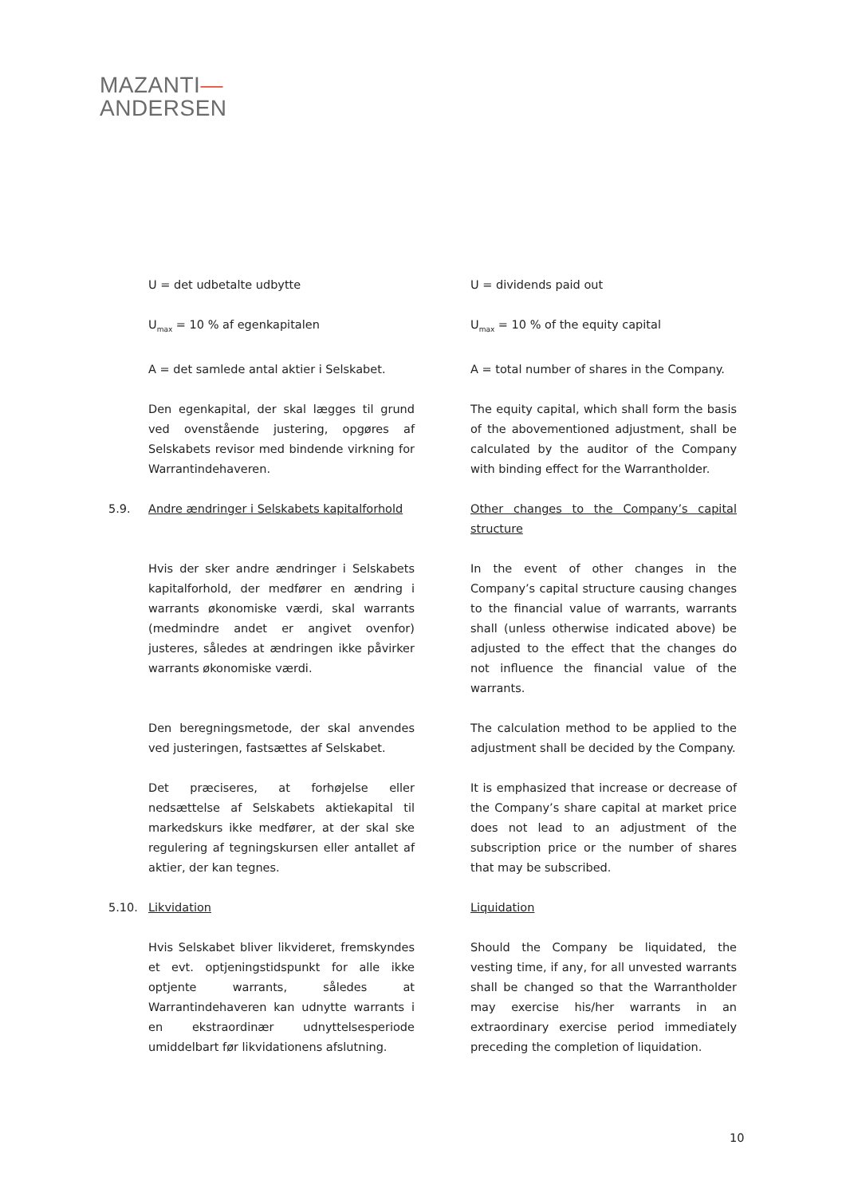MAZANTI—
ANDERSEN
U = det udbetalte udbytte U = dividends paid out
U<sub>max</sub> = 10 % af egenkapitalen U<sub>max</sub> = 10 % of the equity capital
A = det samlede antal aktier i Selskabet.
A = total number of shares in the Company.
Den egenkapital, der skal lægges til grund ved ovenstående justering, opgøres af Selskabets revisor med bindende virkning for Warrantindehaveren.
The equity capital, which shall form the basis of the abovementioned adjustment, shall be calculated by the auditor of the Company with binding effect for the Warrantholder.
5.9. Andre ændringer i Selskabets kapitalforhold
Other changes to the Company’s capital structure
Hvis der sker andre ændringer i Selskabets kapitalforhold, der medfører en ændring i warrants økonomiske værdi, skal warrants (medmindre andet er angivet ovenfor) justeres, således at ændringen ikke påvirker warrants økonomiske værdi.
In the event of other changes in the Company’s capital structure causing changes to the financial value of warrants, warrants shall (unless otherwise indicated above) be adjusted to the effect that the changes do not influence the financial value of the warrants.
Den beregningsmetode, der skal anvendes ved justeringen, fastsættes af Selskabet.
The calculation method to be applied to the adjustment shall be decided by the Company.
Det præciseres, at forhøjelse eller nedsættelse af Selskabets aktiekapital til markedskurs ikke medfører, at der skal ske regulering af tegningskursen eller antallet af aktier, der kan tegnes.
It is emphasized that increase or decrease of the Company’s share capital at market price does not lead to an adjustment of the subscription price or the number of shares that may be subscribed.
5.10. Likvidation Liquidation
Hvis Selskabet bliver likvideret, fremskyndes et evt. optjeningstidspunkt for alle ikke optjente warrants, således at Warrantindehaveren kan udnytte warrants i en ekstraordinær udnyttelsesperiode umiddelbart før likvidationens afslutning.
Should the Company be liquidated, the vesting time, if any, for all unvested warrants shall be changed so that the Warrantholder may exercise his/her warrants in an extraordinary exercise period immediately preceding the completion of liquidation.
10